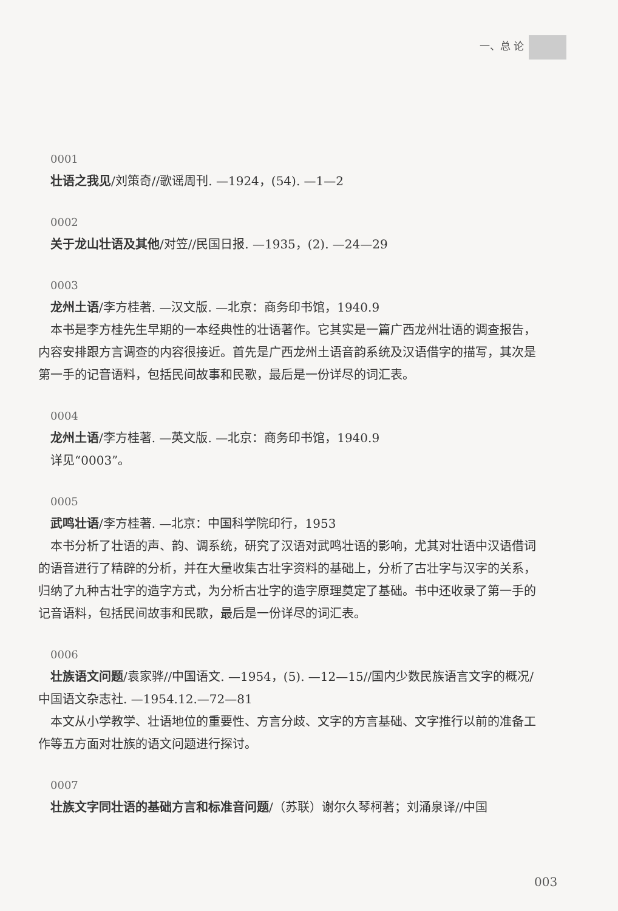一、总 论
0001
壮语之我见/刘策奇//歌谣周刊. —1924，(54). —1—2
0002
关于龙山壮语及其他/对笠//民国日报. —1935，(2). —24—29
0003
龙州土语/李方桂著. —汉文版. —北京：商务印书馆，1940.9
本书是李方桂先生早期的一本经典性的壮语著作。它其实是一篇广西龙州壮语的调查报告，内容安排跟方言调查的内容很接近。首先是广西龙州土语音韵系统及汉语借字的描写，其次是第一手的记音语料，包括民间故事和民歌，最后是一份详尽的词汇表。
0004
龙州土语/李方桂著. —英文版. —北京：商务印书馆，1940.9
详见“0003”。
0005
武鸣壮语/李方桂著. —北京：中国科学院印行，1953
本书分析了壮语的声、韵、调系统，研究了汉语对武鸣壮语的影响，尤其对壮语中汉语借词的语音进行了精辟的分析，并在大量收集古壮字资料的基础上，分析了古壮字与汉字的关系，归纳了九种古壮字的造字方式，为分析古壮字的造字原理奠定了基础。书中还收录了第一手的记音语料，包括民间故事和民歌，最后是一份详尽的词汇表。
0006
壮族语文问题/袁家骅//中国语文. —1954，(5). —12—15//国内少数民族语言文字的概况/中国语文杂志社. —1954.12.—72—81
本文从小学教学、壮语地位的重要性、方言分歧、文字的方言基础、文字推行以前的准备工作等五方面对壮族的语文问题进行探讨。
0007
壮族文字同壮语的基础方言和标准音问题/（苏联）谢尔久琴柯著；刘涌泉译//中国
003